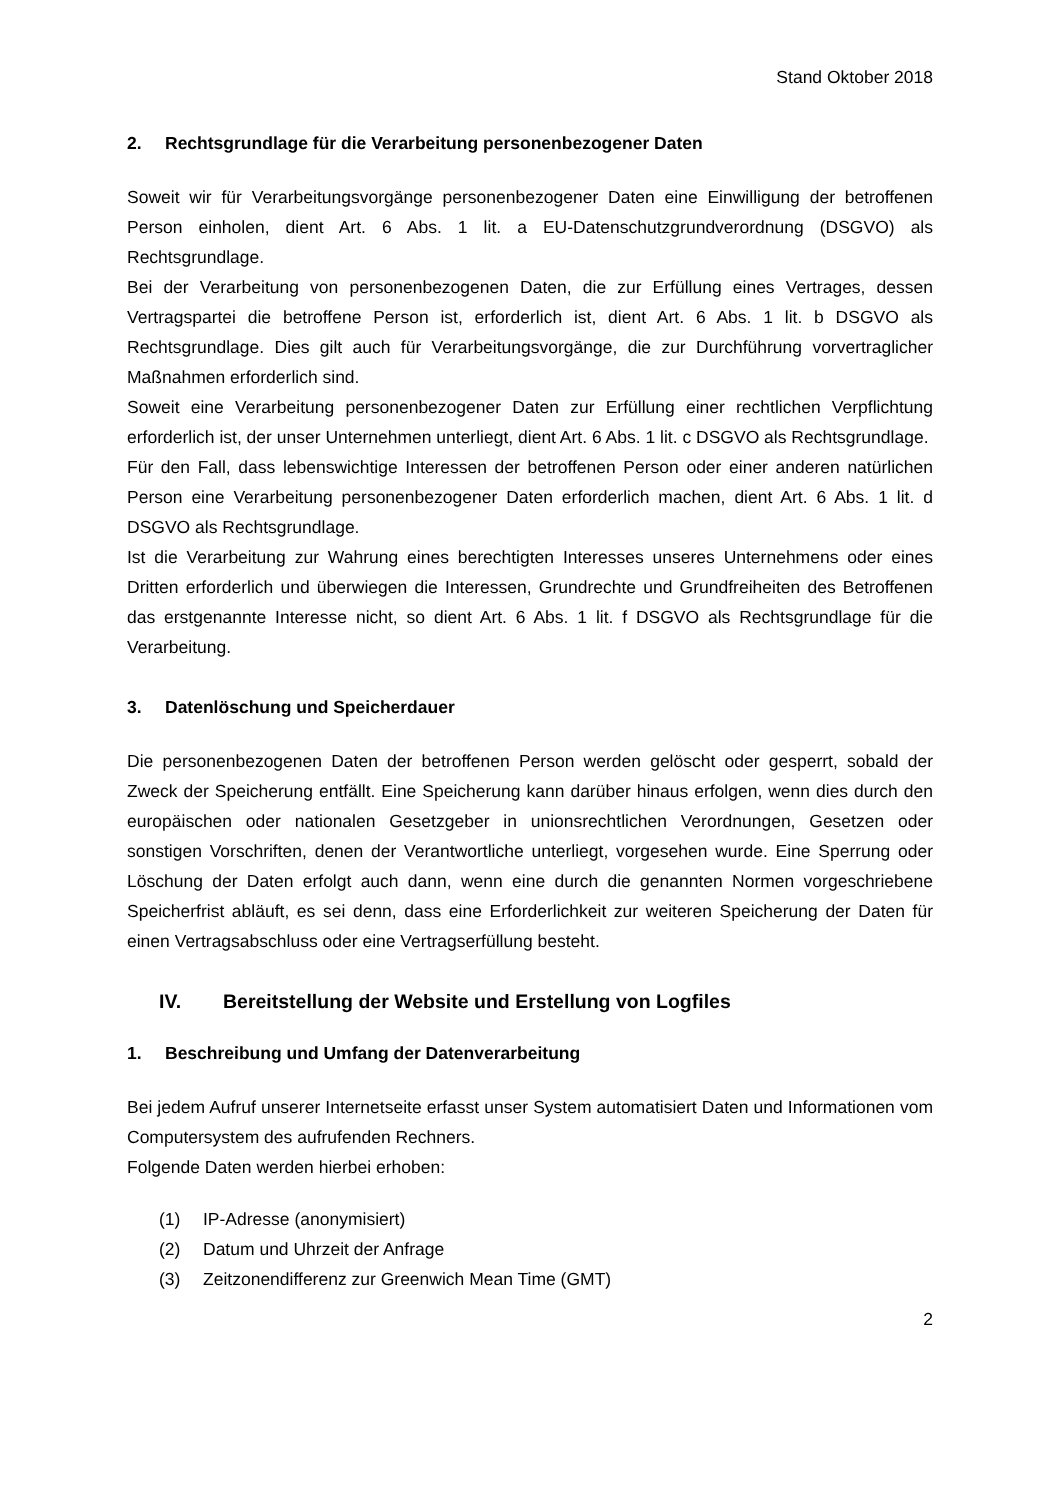Stand Oktober 2018
2. Rechtsgrundlage für die Verarbeitung personenbezogener Daten
Soweit wir für Verarbeitungsvorgänge personenbezogener Daten eine Einwilligung der betroffenen Person einholen, dient Art. 6 Abs. 1 lit. a EU-Datenschutzgrundverordnung (DSGVO) als Rechtsgrundlage.
Bei der Verarbeitung von personenbezogenen Daten, die zur Erfüllung eines Vertrages, dessen Vertragspartei die betroffene Person ist, erforderlich ist, dient Art. 6 Abs. 1 lit. b DSGVO als Rechtsgrundlage. Dies gilt auch für Verarbeitungsvorgänge, die zur Durchführung vorvertraglicher Maßnahmen erforderlich sind.
Soweit eine Verarbeitung personenbezogener Daten zur Erfüllung einer rechtlichen Verpflichtung erforderlich ist, der unser Unternehmen unterliegt, dient Art. 6 Abs. 1 lit. c DSGVO als Rechtsgrundlage.
Für den Fall, dass lebenswichtige Interessen der betroffenen Person oder einer anderen natürlichen Person eine Verarbeitung personenbezogener Daten erforderlich machen, dient Art. 6 Abs. 1 lit. d DSGVO als Rechtsgrundlage.
Ist die Verarbeitung zur Wahrung eines berechtigten Interesses unseres Unternehmens oder eines Dritten erforderlich und überwiegen die Interessen, Grundrechte und Grundfreiheiten des Betroffenen das erstgenannte Interesse nicht, so dient Art. 6 Abs. 1 lit. f DSGVO als Rechtsgrundlage für die Verarbeitung.
3. Datenlöschung und Speicherdauer
Die personenbezogenen Daten der betroffenen Person werden gelöscht oder gesperrt, sobald der Zweck der Speicherung entfällt. Eine Speicherung kann darüber hinaus erfolgen, wenn dies durch den europäischen oder nationalen Gesetzgeber in unionsrechtlichen Verordnungen, Gesetzen oder sonstigen Vorschriften, denen der Verantwortliche unterliegt, vorgesehen wurde. Eine Sperrung oder Löschung der Daten erfolgt auch dann, wenn eine durch die genannten Normen vorgeschriebene Speicherfrist abläuft, es sei denn, dass eine Erforderlichkeit zur weiteren Speicherung der Daten für einen Vertragsabschluss oder eine Vertragserfüllung besteht.
IV. Bereitstellung der Website und Erstellung von Logfiles
1. Beschreibung und Umfang der Datenverarbeitung
Bei jedem Aufruf unserer Internetseite erfasst unser System automatisiert Daten und Informationen vom Computersystem des aufrufenden Rechners.
Folgende Daten werden hierbei erhoben:
(1) IP-Adresse (anonymisiert)
(2) Datum und Uhrzeit der Anfrage
(3) Zeitzonendifferenz zur Greenwich Mean Time (GMT)
2